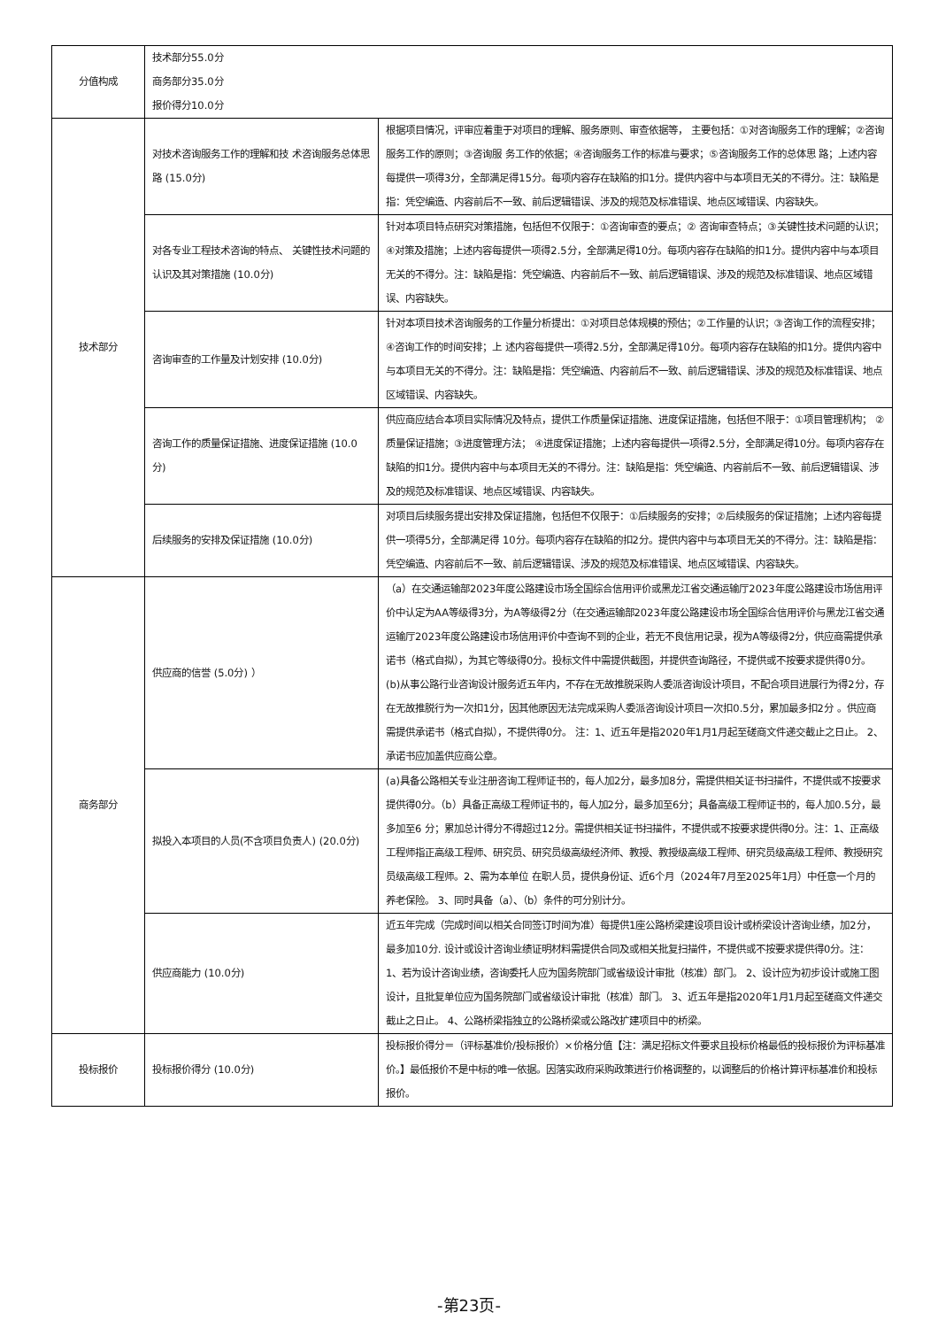| 分值构成 | 技术部分55.0分 商务部分35.0分 报价得分10.0分 | |
| 技术部分 | 对技术咨询服务工作的理解和技 术咨询服务总体思路 (15.0分) | 根据项目情况，评审应着重于对项目的理解、服务原则、审查依据等， 主要包括：①对咨询服务工作的理解；②咨询服务工作的原则；③咨询服 务工作的依据；④咨询服务工作的标准与要求；⑤咨询服务工作的总体思 路；上述内容每提供一项得3分，全部满足得15分。每项内容存在缺陷的扣1分。提供内容中与本项目无关的不得分。注：缺陷是指：凭空编造、内容前后不一致、前后逻辑错误、涉及的规范及标准错误、地点区域错误、内容缺失。 |
| | 对各专业工程技术咨询的特点、 关键性技术问题的认识及其对策措施 (10.0分) | 针对本项目特点研究对策措施，包括但不仅限于：①咨询审查的要点；② 咨询审查特点；③关键性技术问题的认识；④对策及措施；上述内容每提供一项得2.5分，全部满足得10分。每项内容存在缺陷的扣1分。提供内容中与本项目无关的不得分。注：缺陷是指：凭空编造、内容前后不一致、前后逻辑错误、涉及的规范及标准错误、地点区域错误、内容缺失。 |
| | 咨询审查的工作量及计划安排 (10.0分) | 针对本项目技术咨询服务的工作量分析提出：①对项目总体规模的预估；②工作量的认识；③咨询工作的流程安排；④咨询工作的时间安排；上 述内容每提供一项得2.5分，全部满足得10分。每项内容存在缺陷的扣1分。提供内容中与本项目无关的不得分。注：缺陷是指：凭空编造、内容前后不一致、前后逻辑错误、涉及的规范及标准错误、地点区域错误、内容缺失。 |
| | 咨询工作的质量保证措施、进度保证措施 (10.0分) | 供应商应结合本项目实际情况及特点，提供工作质量保证措施、进度保证措施，包括但不限于：①项目管理机构； ②质量保证措施；③进度管理方法； ④进度保证措施；上述内容每提供一项得2.5分，全部满足得10分。每项内容存在缺陷的扣1分。提供内容中与本项目无关的不得分。注：缺陷是指：凭空编造、内容前后不一致、前后逻辑错误、涉及的规范及标准错误、地点区域错误、内容缺失。 |
| | 后续服务的安排及保证措施 (10.0分) | 对项目后续服务提出安排及保证措施，包括但不仅限于：①后续服务的安排；②后续服务的保证措施；上述内容每提供一项得5分，全部满足得 10分。每项内容存在缺陷的扣2分。提供内容中与本项目无关的不得分。注：缺陷是指：凭空编造、内容前后不一致、前后逻辑错误、涉及的规范及标准错误、地点区域错误、内容缺失。 |
| 商务部分 | 供应商的信誉 (5.0分) ） | （a）在交通运输部2023年度公路建设市场全国综合信用评价或黑龙江省交通运输厅2023年度公路建设市场信用评价中认定为AA等级得3分，为A等级得2分（在交通运输部2023年度公路建设市场全国综合信用评价与黑龙江省交通运输厅2023年度公路建设市场信用评价中查询不到的企业，若无不良信用记录，视为A等级得2分，供应商需提供承诺书（格式自拟），为其它等级得0分。投标文件中需提供截图，并提供查询路径，不提供或不按要求提供得0分。 (b)从事公路行业咨询设计服务近五年内，不存在无故推脱采购人委派咨询设计项目，不配合项目进展行为得2分，存在无故推脱行为一次扣1分，因其他原因无法完成采购人委派咨询设计项目一次扣0.5分，累加最多扣2分 。供应商需提供承诺书（格式自拟），不提供得0分。 注：1、近五年是指2020年1月1月起至磋商文件递交截止之日止。 2、承诺书应加盖供应商公章。 |
| | 拟投入本项目的人员(不含项目负责人) (20.0分) | (a)具备公路相关专业注册咨询工程师证书的，每人加2分，最多加8分，需提供相关证书扫描件，不提供或不按要求提供得0分。（b）具备正高级工程师证书的，每人加2分，最多加至6分；具备高级工程师证书的，每人加0.5分，最多加至6 分；累加总计得分不得超过12分。需提供相关证书扫描件，不提供或不按要求提供得0分。注：1、正高级工程师指正高级工程师、研究员、研究员级高级经济师、教授、教授级高级工程师、研究员级高级工程师、教授研究员级高级工程师。2、需为本单位 在职人员，提供身份证、近6个月（2024年7月至2025年1月）中任意一个月的养老保险。 3、同时具备（a）、（b）条件的可分别计分。 |
| | 供应商能力 (10.0分) | 近五年完成（完成时间以相关合同签订时间为准）每提供1座公路桥梁建设项目设计或桥梁设计咨询业绩，加2分，最多加10分. 设计或设计咨询业绩证明材料需提供合同及或相关批复扫描件，不提供或不按要求提供得0分。注：1、若为设计咨询业绩，咨询委托人应为国务院部门或省级设计审批（核准）部门。 2、设计应为初步设计或施工图设计，且批复单位应为国务院部门或省级设计审批（核准）部门。 3、近五年是指2020年1月1月起至磋商文件递交截止之日止。 4、公路桥梁指独立的公路桥梁或公路改扩建项目中的桥梁。 |
| 投标报价 | 投标报价得分 (10.0分) | 投标报价得分＝（评标基准价/投标报价）×价格分值【注：满足招标文件要求且投标价格最低的投标报价为评标基准价。】最低报价不是中标的唯一依据。因落实政府采购政策进行价格调整的，以调整后的价格计算评标基准价和投标报价。 |
-第23页-